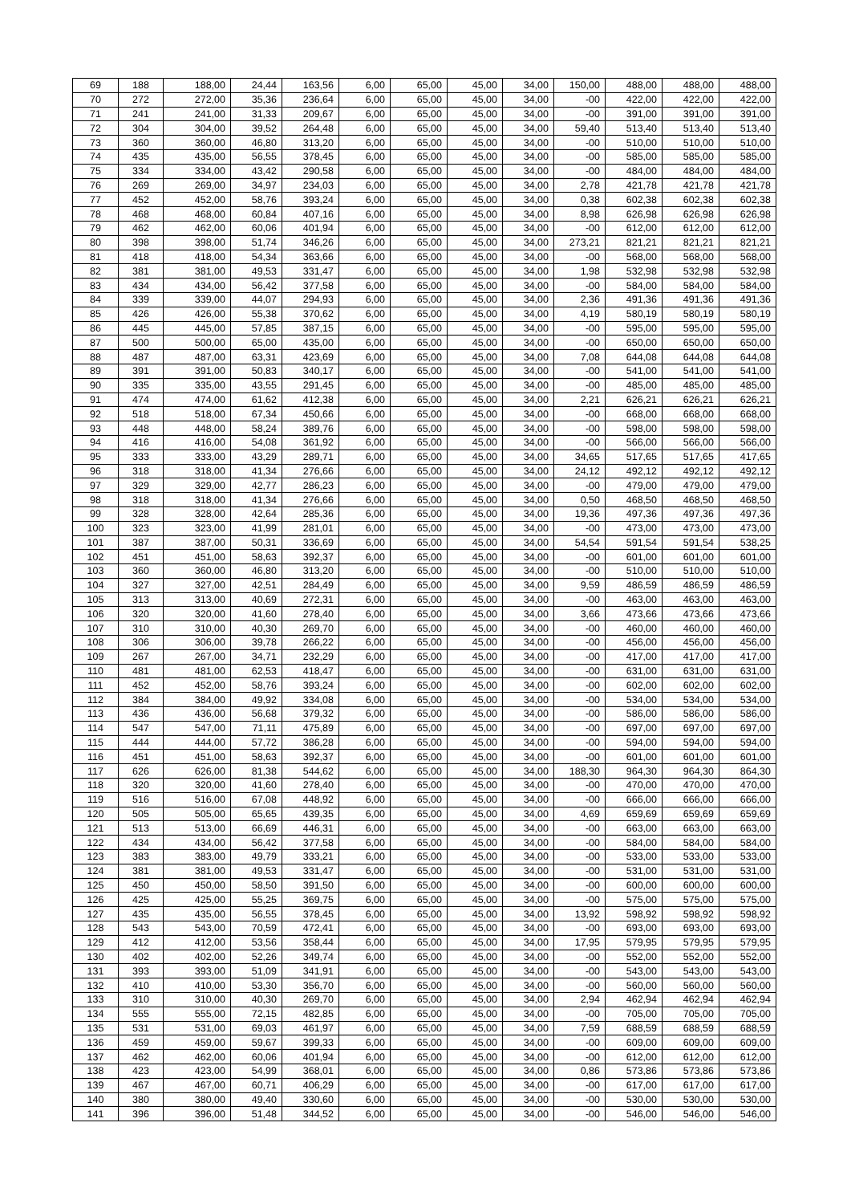| 69 | 188 | 188,00 | 24,44 | 163,56 | 6,00 | 65,00 | 45,00 | 34,00 | 150,00 | 488,00 | 488,00 | 488,00 |
| 70 | 272 | 272,00 | 35,36 | 236,64 | 6,00 | 65,00 | 45,00 | 34,00 | -00 | 422,00 | 422,00 | 422,00 |
| 71 | 241 | 241,00 | 31,33 | 209,67 | 6,00 | 65,00 | 45,00 | 34,00 | -00 | 391,00 | 391,00 | 391,00 |
| 72 | 304 | 304,00 | 39,52 | 264,48 | 6,00 | 65,00 | 45,00 | 34,00 | 59,40 | 513,40 | 513,40 | 513,40 |
| 73 | 360 | 360,00 | 46,80 | 313,20 | 6,00 | 65,00 | 45,00 | 34,00 | -00 | 510,00 | 510,00 | 510,00 |
| 74 | 435 | 435,00 | 56,55 | 378,45 | 6,00 | 65,00 | 45,00 | 34,00 | -00 | 585,00 | 585,00 | 585,00 |
| 75 | 334 | 334,00 | 43,42 | 290,58 | 6,00 | 65,00 | 45,00 | 34,00 | -00 | 484,00 | 484,00 | 484,00 |
| 76 | 269 | 269,00 | 34,97 | 234,03 | 6,00 | 65,00 | 45,00 | 34,00 | 2,78 | 421,78 | 421,78 | 421,78 |
| 77 | 452 | 452,00 | 58,76 | 393,24 | 6,00 | 65,00 | 45,00 | 34,00 | 0,38 | 602,38 | 602,38 | 602,38 |
| 78 | 468 | 468,00 | 60,84 | 407,16 | 6,00 | 65,00 | 45,00 | 34,00 | 8,98 | 626,98 | 626,98 | 626,98 |
| 79 | 462 | 462,00 | 60,06 | 401,94 | 6,00 | 65,00 | 45,00 | 34,00 | -00 | 612,00 | 612,00 | 612,00 |
| 80 | 398 | 398,00 | 51,74 | 346,26 | 6,00 | 65,00 | 45,00 | 34,00 | 273,21 | 821,21 | 821,21 | 821,21 |
| 81 | 418 | 418,00 | 54,34 | 363,66 | 6,00 | 65,00 | 45,00 | 34,00 | -00 | 568,00 | 568,00 | 568,00 |
| 82 | 381 | 381,00 | 49,53 | 331,47 | 6,00 | 65,00 | 45,00 | 34,00 | 1,98 | 532,98 | 532,98 | 532,98 |
| 83 | 434 | 434,00 | 56,42 | 377,58 | 6,00 | 65,00 | 45,00 | 34,00 | -00 | 584,00 | 584,00 | 584,00 |
| 84 | 339 | 339,00 | 44,07 | 294,93 | 6,00 | 65,00 | 45,00 | 34,00 | 2,36 | 491,36 | 491,36 | 491,36 |
| 85 | 426 | 426,00 | 55,38 | 370,62 | 6,00 | 65,00 | 45,00 | 34,00 | 4,19 | 580,19 | 580,19 | 580,19 |
| 86 | 445 | 445,00 | 57,85 | 387,15 | 6,00 | 65,00 | 45,00 | 34,00 | -00 | 595,00 | 595,00 | 595,00 |
| 87 | 500 | 500,00 | 65,00 | 435,00 | 6,00 | 65,00 | 45,00 | 34,00 | -00 | 650,00 | 650,00 | 650,00 |
| 88 | 487 | 487,00 | 63,31 | 423,69 | 6,00 | 65,00 | 45,00 | 34,00 | 7,08 | 644,08 | 644,08 | 644,08 |
| 89 | 391 | 391,00 | 50,83 | 340,17 | 6,00 | 65,00 | 45,00 | 34,00 | -00 | 541,00 | 541,00 | 541,00 |
| 90 | 335 | 335,00 | 43,55 | 291,45 | 6,00 | 65,00 | 45,00 | 34,00 | -00 | 485,00 | 485,00 | 485,00 |
| 91 | 474 | 474,00 | 61,62 | 412,38 | 6,00 | 65,00 | 45,00 | 34,00 | 2,21 | 626,21 | 626,21 | 626,21 |
| 92 | 518 | 518,00 | 67,34 | 450,66 | 6,00 | 65,00 | 45,00 | 34,00 | -00 | 668,00 | 668,00 | 668,00 |
| 93 | 448 | 448,00 | 58,24 | 389,76 | 6,00 | 65,00 | 45,00 | 34,00 | -00 | 598,00 | 598,00 | 598,00 |
| 94 | 416 | 416,00 | 54,08 | 361,92 | 6,00 | 65,00 | 45,00 | 34,00 | -00 | 566,00 | 566,00 | 566,00 |
| 95 | 333 | 333,00 | 43,29 | 289,71 | 6,00 | 65,00 | 45,00 | 34,00 | 34,65 | 517,65 | 517,65 | 417,65 |
| 96 | 318 | 318,00 | 41,34 | 276,66 | 6,00 | 65,00 | 45,00 | 34,00 | 24,12 | 492,12 | 492,12 | 492,12 |
| 97 | 329 | 329,00 | 42,77 | 286,23 | 6,00 | 65,00 | 45,00 | 34,00 | -00 | 479,00 | 479,00 | 479,00 |
| 98 | 318 | 318,00 | 41,34 | 276,66 | 6,00 | 65,00 | 45,00 | 34,00 | 0,50 | 468,50 | 468,50 | 468,50 |
| 99 | 328 | 328,00 | 42,64 | 285,36 | 6,00 | 65,00 | 45,00 | 34,00 | 19,36 | 497,36 | 497,36 | 497,36 |
| 100 | 323 | 323,00 | 41,99 | 281,01 | 6,00 | 65,00 | 45,00 | 34,00 | -00 | 473,00 | 473,00 | 473,00 |
| 101 | 387 | 387,00 | 50,31 | 336,69 | 6,00 | 65,00 | 45,00 | 34,00 | 54,54 | 591,54 | 591,54 | 538,25 |
| 102 | 451 | 451,00 | 58,63 | 392,37 | 6,00 | 65,00 | 45,00 | 34,00 | -00 | 601,00 | 601,00 | 601,00 |
| 103 | 360 | 360,00 | 46,80 | 313,20 | 6,00 | 65,00 | 45,00 | 34,00 | -00 | 510,00 | 510,00 | 510,00 |
| 104 | 327 | 327,00 | 42,51 | 284,49 | 6,00 | 65,00 | 45,00 | 34,00 | 9,59 | 486,59 | 486,59 | 486,59 |
| 105 | 313 | 313,00 | 40,69 | 272,31 | 6,00 | 65,00 | 45,00 | 34,00 | -00 | 463,00 | 463,00 | 463,00 |
| 106 | 320 | 320,00 | 41,60 | 278,40 | 6,00 | 65,00 | 45,00 | 34,00 | 3,66 | 473,66 | 473,66 | 473,66 |
| 107 | 310 | 310,00 | 40,30 | 269,70 | 6,00 | 65,00 | 45,00 | 34,00 | -00 | 460,00 | 460,00 | 460,00 |
| 108 | 306 | 306,00 | 39,78 | 266,22 | 6,00 | 65,00 | 45,00 | 34,00 | -00 | 456,00 | 456,00 | 456,00 |
| 109 | 267 | 267,00 | 34,71 | 232,29 | 6,00 | 65,00 | 45,00 | 34,00 | -00 | 417,00 | 417,00 | 417,00 |
| 110 | 481 | 481,00 | 62,53 | 418,47 | 6,00 | 65,00 | 45,00 | 34,00 | -00 | 631,00 | 631,00 | 631,00 |
| 111 | 452 | 452,00 | 58,76 | 393,24 | 6,00 | 65,00 | 45,00 | 34,00 | -00 | 602,00 | 602,00 | 602,00 |
| 112 | 384 | 384,00 | 49,92 | 334,08 | 6,00 | 65,00 | 45,00 | 34,00 | -00 | 534,00 | 534,00 | 534,00 |
| 113 | 436 | 436,00 | 56,68 | 379,32 | 6,00 | 65,00 | 45,00 | 34,00 | -00 | 586,00 | 586,00 | 586,00 |
| 114 | 547 | 547,00 | 71,11 | 475,89 | 6,00 | 65,00 | 45,00 | 34,00 | -00 | 697,00 | 697,00 | 697,00 |
| 115 | 444 | 444,00 | 57,72 | 386,28 | 6,00 | 65,00 | 45,00 | 34,00 | -00 | 594,00 | 594,00 | 594,00 |
| 116 | 451 | 451,00 | 58,63 | 392,37 | 6,00 | 65,00 | 45,00 | 34,00 | -00 | 601,00 | 601,00 | 601,00 |
| 117 | 626 | 626,00 | 81,38 | 544,62 | 6,00 | 65,00 | 45,00 | 34,00 | 188,30 | 964,30 | 964,30 | 864,30 |
| 118 | 320 | 320,00 | 41,60 | 278,40 | 6,00 | 65,00 | 45,00 | 34,00 | -00 | 470,00 | 470,00 | 470,00 |
| 119 | 516 | 516,00 | 67,08 | 448,92 | 6,00 | 65,00 | 45,00 | 34,00 | -00 | 666,00 | 666,00 | 666,00 |
| 120 | 505 | 505,00 | 65,65 | 439,35 | 6,00 | 65,00 | 45,00 | 34,00 | 4,69 | 659,69 | 659,69 | 659,69 |
| 121 | 513 | 513,00 | 66,69 | 446,31 | 6,00 | 65,00 | 45,00 | 34,00 | -00 | 663,00 | 663,00 | 663,00 |
| 122 | 434 | 434,00 | 56,42 | 377,58 | 6,00 | 65,00 | 45,00 | 34,00 | -00 | 584,00 | 584,00 | 584,00 |
| 123 | 383 | 383,00 | 49,79 | 333,21 | 6,00 | 65,00 | 45,00 | 34,00 | -00 | 533,00 | 533,00 | 533,00 |
| 124 | 381 | 381,00 | 49,53 | 331,47 | 6,00 | 65,00 | 45,00 | 34,00 | -00 | 531,00 | 531,00 | 531,00 |
| 125 | 450 | 450,00 | 58,50 | 391,50 | 6,00 | 65,00 | 45,00 | 34,00 | -00 | 600,00 | 600,00 | 600,00 |
| 126 | 425 | 425,00 | 55,25 | 369,75 | 6,00 | 65,00 | 45,00 | 34,00 | -00 | 575,00 | 575,00 | 575,00 |
| 127 | 435 | 435,00 | 56,55 | 378,45 | 6,00 | 65,00 | 45,00 | 34,00 | 13,92 | 598,92 | 598,92 | 598,92 |
| 128 | 543 | 543,00 | 70,59 | 472,41 | 6,00 | 65,00 | 45,00 | 34,00 | -00 | 693,00 | 693,00 | 693,00 |
| 129 | 412 | 412,00 | 53,56 | 358,44 | 6,00 | 65,00 | 45,00 | 34,00 | 17,95 | 579,95 | 579,95 | 579,95 |
| 130 | 402 | 402,00 | 52,26 | 349,74 | 6,00 | 65,00 | 45,00 | 34,00 | -00 | 552,00 | 552,00 | 552,00 |
| 131 | 393 | 393,00 | 51,09 | 341,91 | 6,00 | 65,00 | 45,00 | 34,00 | -00 | 543,00 | 543,00 | 543,00 |
| 132 | 410 | 410,00 | 53,30 | 356,70 | 6,00 | 65,00 | 45,00 | 34,00 | -00 | 560,00 | 560,00 | 560,00 |
| 133 | 310 | 310,00 | 40,30 | 269,70 | 6,00 | 65,00 | 45,00 | 34,00 | 2,94 | 462,94 | 462,94 | 462,94 |
| 134 | 555 | 555,00 | 72,15 | 482,85 | 6,00 | 65,00 | 45,00 | 34,00 | -00 | 705,00 | 705,00 | 705,00 |
| 135 | 531 | 531,00 | 69,03 | 461,97 | 6,00 | 65,00 | 45,00 | 34,00 | 7,59 | 688,59 | 688,59 | 688,59 |
| 136 | 459 | 459,00 | 59,67 | 399,33 | 6,00 | 65,00 | 45,00 | 34,00 | -00 | 609,00 | 609,00 | 609,00 |
| 137 | 462 | 462,00 | 60,06 | 401,94 | 6,00 | 65,00 | 45,00 | 34,00 | -00 | 612,00 | 612,00 | 612,00 |
| 138 | 423 | 423,00 | 54,99 | 368,01 | 6,00 | 65,00 | 45,00 | 34,00 | 0,86 | 573,86 | 573,86 | 573,86 |
| 139 | 467 | 467,00 | 60,71 | 406,29 | 6,00 | 65,00 | 45,00 | 34,00 | -00 | 617,00 | 617,00 | 617,00 |
| 140 | 380 | 380,00 | 49,40 | 330,60 | 6,00 | 65,00 | 45,00 | 34,00 | -00 | 530,00 | 530,00 | 530,00 |
| 141 | 396 | 396,00 | 51,48 | 344,52 | 6,00 | 65,00 | 45,00 | 34,00 | -00 | 546,00 | 546,00 | 546,00 |